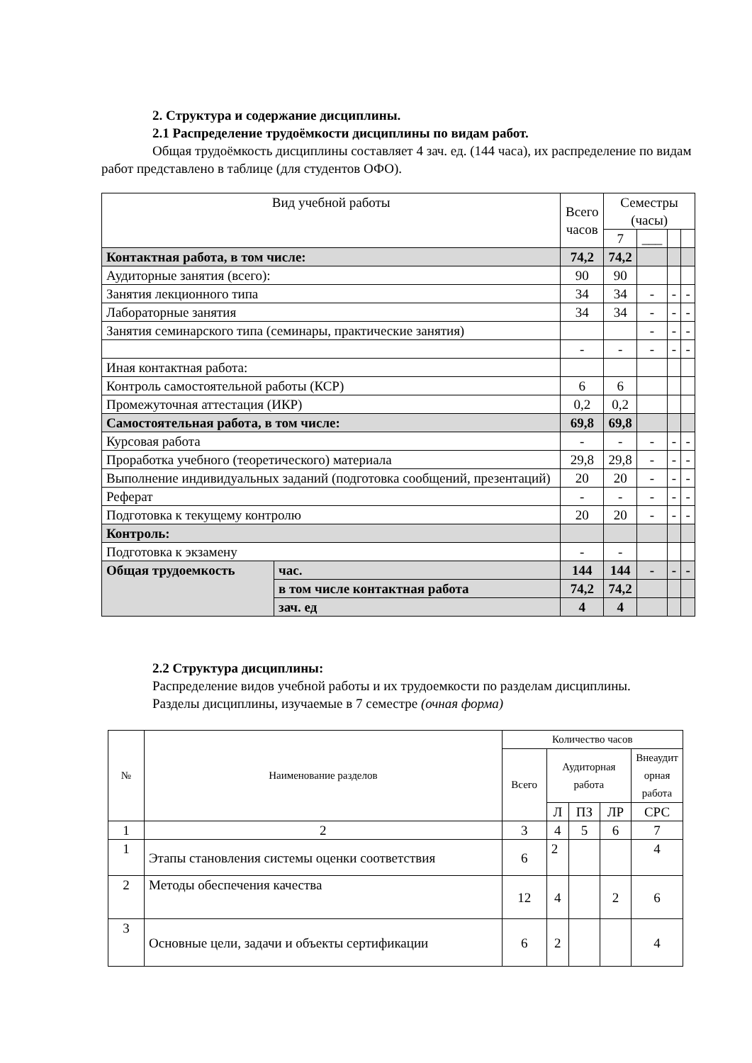2. Структура и содержание дисциплины.
2.1 Распределение трудоёмкости дисциплины по видам работ.
Общая трудоёмкость дисциплины составляет 4 зач. ед. (144 часа), их распределение по видам работ представлено в таблице (для студентов ОФО).
| Вид учебной работы | | Всего часов | Семестры (часы) | | | |
| | | | 7 | ___ | | |
| Контактная работа, в том числе: | | 74,2 | 74,2 | | | |
| Аудиторные занятия (всего): | | 90 | 90 | | | |
| Занятия лекционного типа | | 34 | 34 | - | - | - |
| Лабораторные занятия | | 34 | 34 | - | - | - |
| Занятия семинарского типа (семинары, практические занятия) | | | | - | - | - |
| | | - | - | - | - | - |
| Иная контактная работа: | | | | | | |
| Контроль самостоятельной работы (КСР) | | 6 | 6 | | | |
| Промежуточная аттестация (ИКР) | | 0,2 | 0,2 | | | |
| Самостоятельная работа, в том числе: | | 69,8 | 69,8 | | | |
| Курсовая работа | | - | - | - | - | - |
| Проработка учебного (теоретического) материала | | 29,8 | 29,8 | - | - | - |
| Выполнение индивидуальных заданий (подготовка сообщений, презентаций) | | 20 | 20 | - | - | - |
| Реферат | | - | - | - | - | - |
| Подготовка к текущему контролю | | 20 | 20 | - | - | - |
| Контроль: | | | | | | |
| Подготовка к экзамену | | - | - | | | |
| Общая трудоемкость | час. | 144 | 144 | - | - | - |
| | в том числе контактная работа | 74,2 | 74,2 | | | |
| | зач. ед | 4 | 4 | | | |
2.2 Структура дисциплины:
Распределение видов учебной работы и их трудоемкости по разделам дисциплины.
Разделы дисциплины, изучаемые в 7 семестре (очная форма)
| № | Наименование разделов | Количество часов | | | | |
| | | Всего | Аудиторная работа | | | Внеаудит орная работа |
| | | | Л | ПЗ | ЛР | СРС |
| 1 | 2 | 3 | 4 | 5 | 6 | 7 |
| 1 | Этапы становления системы оценки соответствия | 6 | 2 | | | 4 |
| 2 | Методы обеспечения качества | 12 | 4 | | 2 | 6 |
| 3 | Основные цели, задачи и объекты сертификации | 6 | 2 | | | 4 |